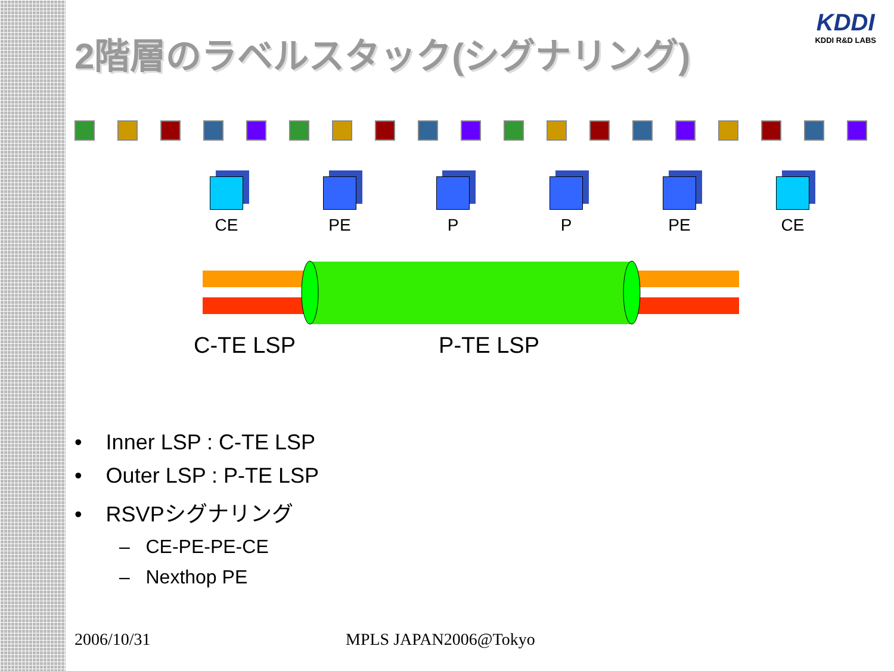KDDI
KDDI R&D LABS
2階層のラベルスタック(シグナリング)
CE PE P P PE CE
C-TE LSP P-TE LSP
• Inner LSP : C-TE LSP
• Outer LSP : P-TE LSP
• RSVPシグナリング
– CE-PE-PE-CE
– Nexthop PE
2006/10/31 MPLS JAPAN2006@Tokyo